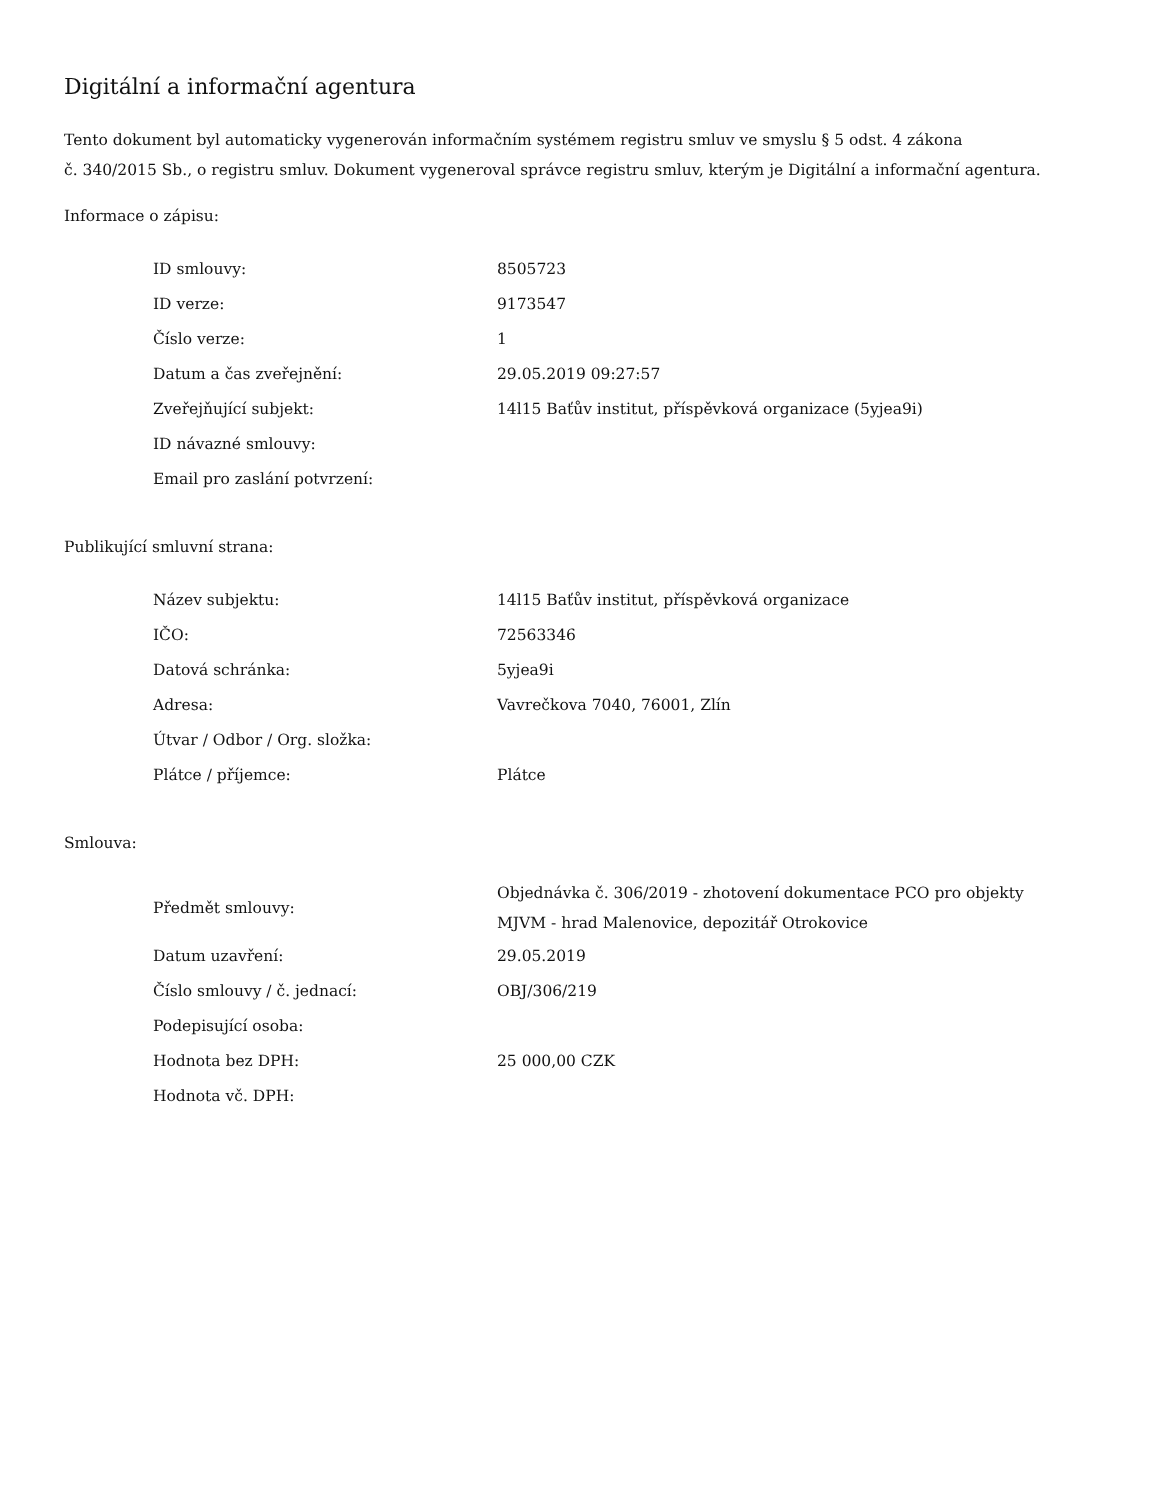Digitální a informační agentura
Tento dokument byl automaticky vygenerován informačním systémem registru smluv ve smyslu § 5 odst. 4 zákona
č. 340/2015 Sb., o registru smluv. Dokument vygeneroval správce registru smluv, kterým je Digitální a informační agentura.
Informace o zápisu:
| ID smlouvy: | 8505723 |
| ID verze: | 9173547 |
| Číslo verze: | 1 |
| Datum a čas zveřejnění: | 29.05.2019 09:27:57 |
| Zveřejňující subjekt: | 14l15 Baťův institut, příspěvková organizace (5yjea9i) |
| ID návazné smlouvy: | |
| Email pro zaslání potvrzení: | |
Publikující smluvní strana:
| Název subjektu: | 14l15 Baťův institut, příspěvková organizace |
| IČO: | 72563346 |
| Datová schránka: | 5yjea9i |
| Adresa: | Vavrečkova 7040, 76001, Zlín |
| Útvar / Odbor / Org. složka: | |
| Plátce / příjemce: | Plátce |
Smlouva:
| Předmět smlouvy: | Objednávka č. 306/2019 - zhotovení dokumentace PCO pro objekty MJVM - hrad Malenovice, depozitář Otrokovice |
| Datum uzavření: | 29.05.2019 |
| Číslo smlouvy / č. jednací: | OBJ/306/219 |
| Podepisující osoba: | |
| Hodnota bez DPH: | 25 000,00 CZK |
| Hodnota vč. DPH: | |